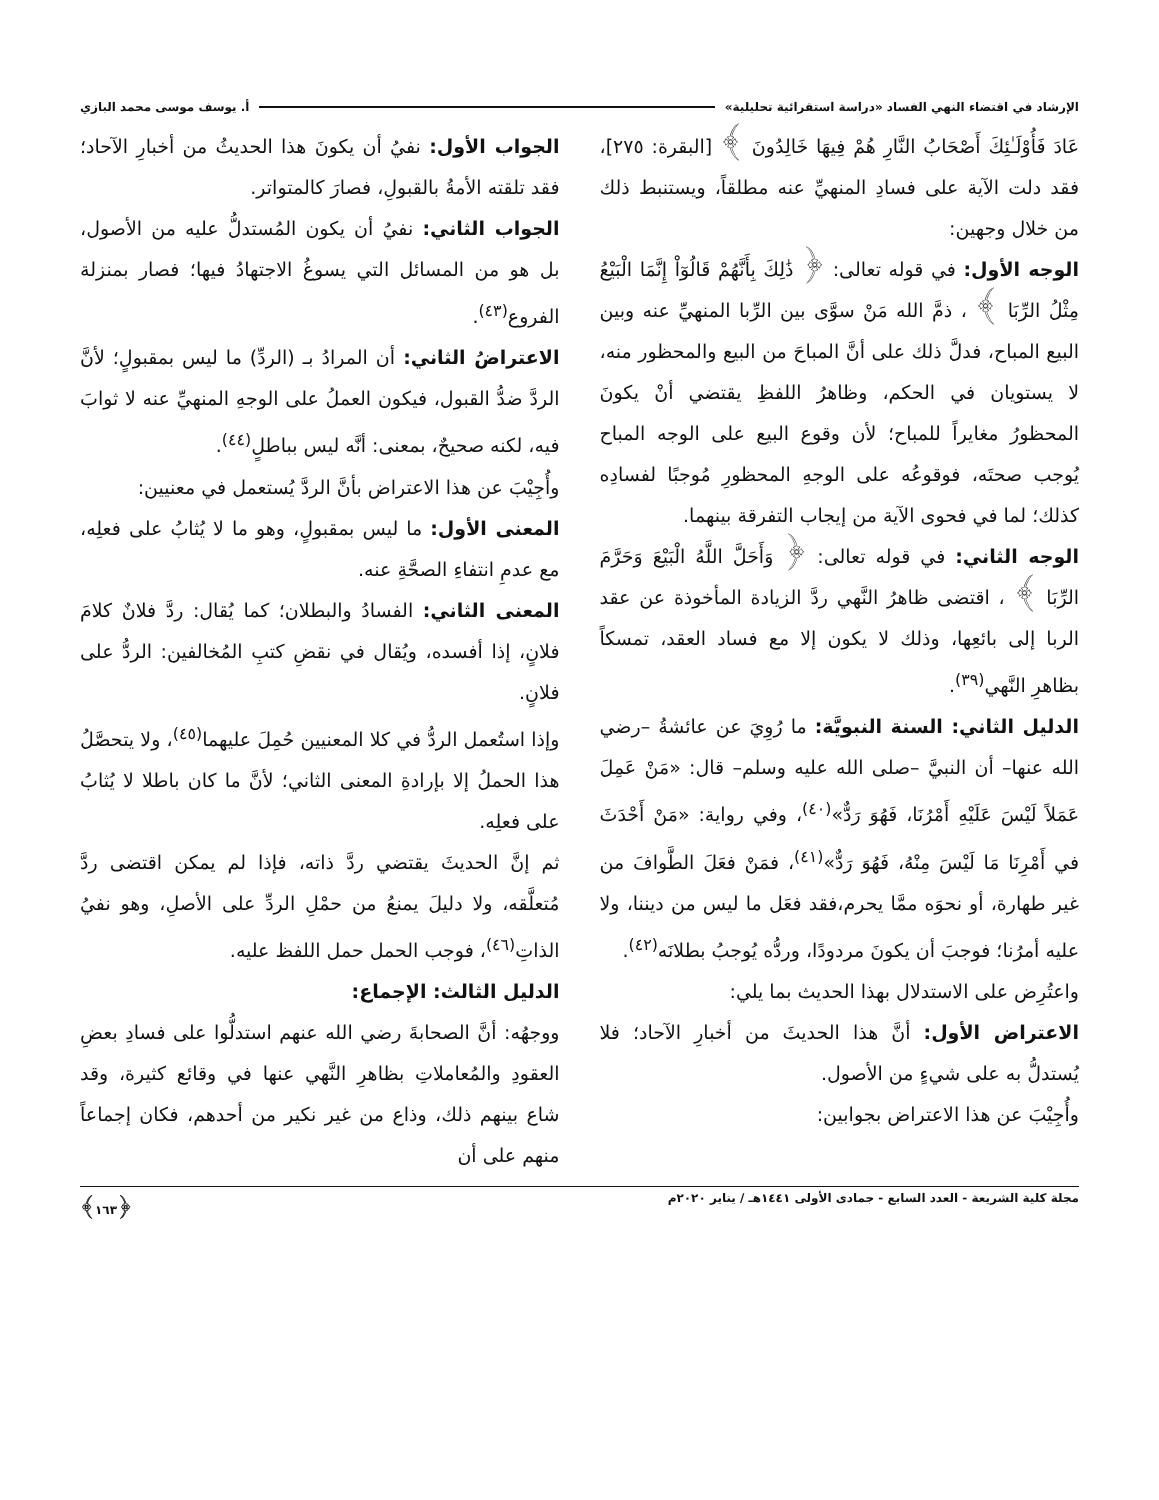الإرشاد في اقتضاء النهي الفساد «دراسة استقرائية تحليلية» أ. يوسف موسى محمد البازي
عَادَ فَأُوْلَـٰئِكَ أَصْحَابُ النَّارِ هُمْ فِيهَا خَالِدُونَ ﴾ [البقرة: ٢٧٥]، فقد دلت الآية على فسادِ المنهيِّ عنه مطلقاً، ويستنبط ذلك من خلال وجهين:
الوجه الأول: في قوله تعالى: ﴿ ذَٰلِكَ بِأَنَّهُمْ قَالُوٓاْ إِنَّمَا الْبَيْعُ مِثْلُ الرِّبَا ﴾ ، ذمَّ الله مَنْ سوَّى بين الرِّبا المنهيِّ عنه وبين البيع المباح، فدلَّ ذلك على أنَّ المباحَ من البيع والمحظور منه، لا يستويان في الحكم، وظاهرُ اللفظِ يقتضي أنْ يكونَ المحظورُ مغايراً للمباح؛ لأن وقوع البيع على الوجه المباح يُوجب صحتَه، فوقوعُه على الوجهِ المحظورِ مُوجبًا لفسادِه كذلك؛ لما في فحوى الآية من إيجاب التفرقة بينهما.
الوجه الثاني: في قوله تعالى: ﴿ وَأَحَلَّ اللَّهُ الْبَيْعَ وَحَرَّمَ الرِّبَا ﴾ ، اقتضى ظاهرُ النَّهي ردَّ الزيادة المأخوذة عن عقد الربا إلى بائعِها، وذلك لا يكون إلا مع فساد العقد، تمسكاً بظاهرِ النَّهي<sup>(٣٩)</sup>.
الدليل الثاني: السنة النبويَّة: ما رُوِيَ عن عائشةُ –رضي الله عنها– أن النبيَّ –صلى الله عليه وسلم– قال: «مَنْ عَمِلَ عَمَلاً لَيْسَ عَلَيْهِ أَمْرُنَا، فَهُوَ رَدٌّ»<sup>(٤٠)</sup>، وفي رواية: «مَنْ أَحْدَثَ في أَمْرِنَا مَا لَيْسَ مِنْهُ، فَهُوَ رَدٌّ»<sup>(٤١)</sup>، فمَنْ فعَلَ الطَّوافَ من غير طهارة، أو نحوَه ممَّا يحرم،فقد فعَل ما ليس من ديننا، ولا عليه أمرُنا؛ فوجبَ أن يكونَ مردودًا، وردُّه يُوجبُ بطلانَه<sup>(٤٢)</sup>.
واعتُرِض على الاستدلال بهذا الحديث بما يلي:
الاعتراض الأول: أنَّ هذا الحديثَ من أخبارِ الآحاد؛ فلا يُستدلُّ به على شيءٍ من الأصول.
وأُجِيْبَ عن هذا الاعتراض بجوابين:
الجواب الأول: نفيُ أن يكونَ هذا الحديثُ من أخبارِ الآحاد؛ فقد تلقته الأمةُ بالقبولِ، فصارَ كالمتواتر.
الجواب الثاني: نفيُ أن يكون المُستدلُّ عليه من الأصول، بل هو من المسائل التي يسوغُ الاجتهادُ فيها؛ فصار بمنزلة الفروع<sup>(٤٣)</sup>.
الاعتراضُ الثاني: أن المرادُ بـ (الردِّ) ما ليس بمقبولٍ؛ لأنَّ الردَّ ضدُّ القبول، فيكون العملُ على الوجهِ المنهيِّ عنه لا ثوابَ فيه، لكنه صحيحٌ، بمعنى: أنَّه ليس بباطلٍ<sup>(٤٤)</sup>.
وأُجِيْبَ عن هذا الاعتراض بأنَّ الردَّ يُستعمل في معنيين:
المعنى الأول: ما ليس بمقبولٍ، وهو ما لا يُثابُ على فعلِه، مع عدمِ انتفاءِ الصحَّةِ عنه.
المعنى الثاني: الفسادُ والبطلان؛ كما يُقال: ردَّ فلانٌ كلامَ فلانٍ، إذا أفسده، ويُقال في نقضِ كتبِ المُخالفين: الردُّ على فلانٍ.
وإذا استُعمل الردُّ في كلا المعنيين حُمِلَ عليهما<sup>(٤٥)</sup>، ولا يتحصَّلُ هذا الحملُ إلا بإرادةِ المعنى الثاني؛ لأنَّ ما كان باطلا لا يُثابُ على فعلِه.
ثم إنَّ الحديثَ يقتضي ردَّ ذاته، فإذا لم يمكن اقتضى ردَّ مُتعلَّقه، ولا دليلَ يمنعُ من حمْلِ الردِّ على الأصلِ، وهو نفيُ الذاتِ<sup>(٤٦)</sup>، فوجب الحمل حمل اللفظ عليه.
الدليل الثالث: الإجماع:
ووجهُه: أنَّ الصحابةَ رضي الله عنهم استدلُّوا على فسادِ بعضِ العقودِ والمُعاملاتِ بظاهرِ النَّهي عنها في وقائع كثيرة، وقد شاع بينهم ذلك، وذاع من غير نكير من أحدهم، فكان إجماعاً منهم على أن
مجلة كلية الشريعة - العدد السابع - جمادى الأولى ١٤٤١هـ / يناير ٢٠٢٠م ﴿١٦٣﴾